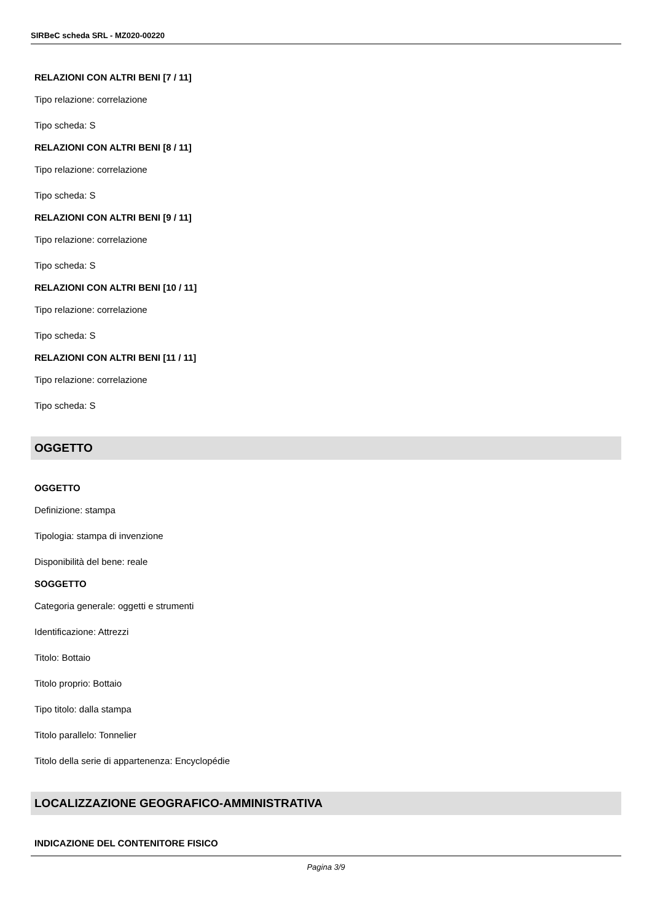SIRBeC scheda SRL - MZ020-00220
RELAZIONI CON ALTRI BENI [7 / 11]
Tipo relazione: correlazione
Tipo scheda: S
RELAZIONI CON ALTRI BENI [8 / 11]
Tipo relazione: correlazione
Tipo scheda: S
RELAZIONI CON ALTRI BENI [9 / 11]
Tipo relazione: correlazione
Tipo scheda: S
RELAZIONI CON ALTRI BENI [10 / 11]
Tipo relazione: correlazione
Tipo scheda: S
RELAZIONI CON ALTRI BENI [11 / 11]
Tipo relazione: correlazione
Tipo scheda: S
OGGETTO
OGGETTO
Definizione: stampa
Tipologia: stampa di invenzione
Disponibilità del bene: reale
SOGGETTO
Categoria generale: oggetti e strumenti
Identificazione: Attrezzi
Titolo: Bottaio
Titolo proprio: Bottaio
Tipo titolo: dalla stampa
Titolo parallelo: Tonnelier
Titolo della serie di appartenenza: Encyclopédie
LOCALIZZAZIONE GEOGRAFICO-AMMINISTRATIVA
INDICAZIONE DEL CONTENITORE FISICO
Pagina 3/9